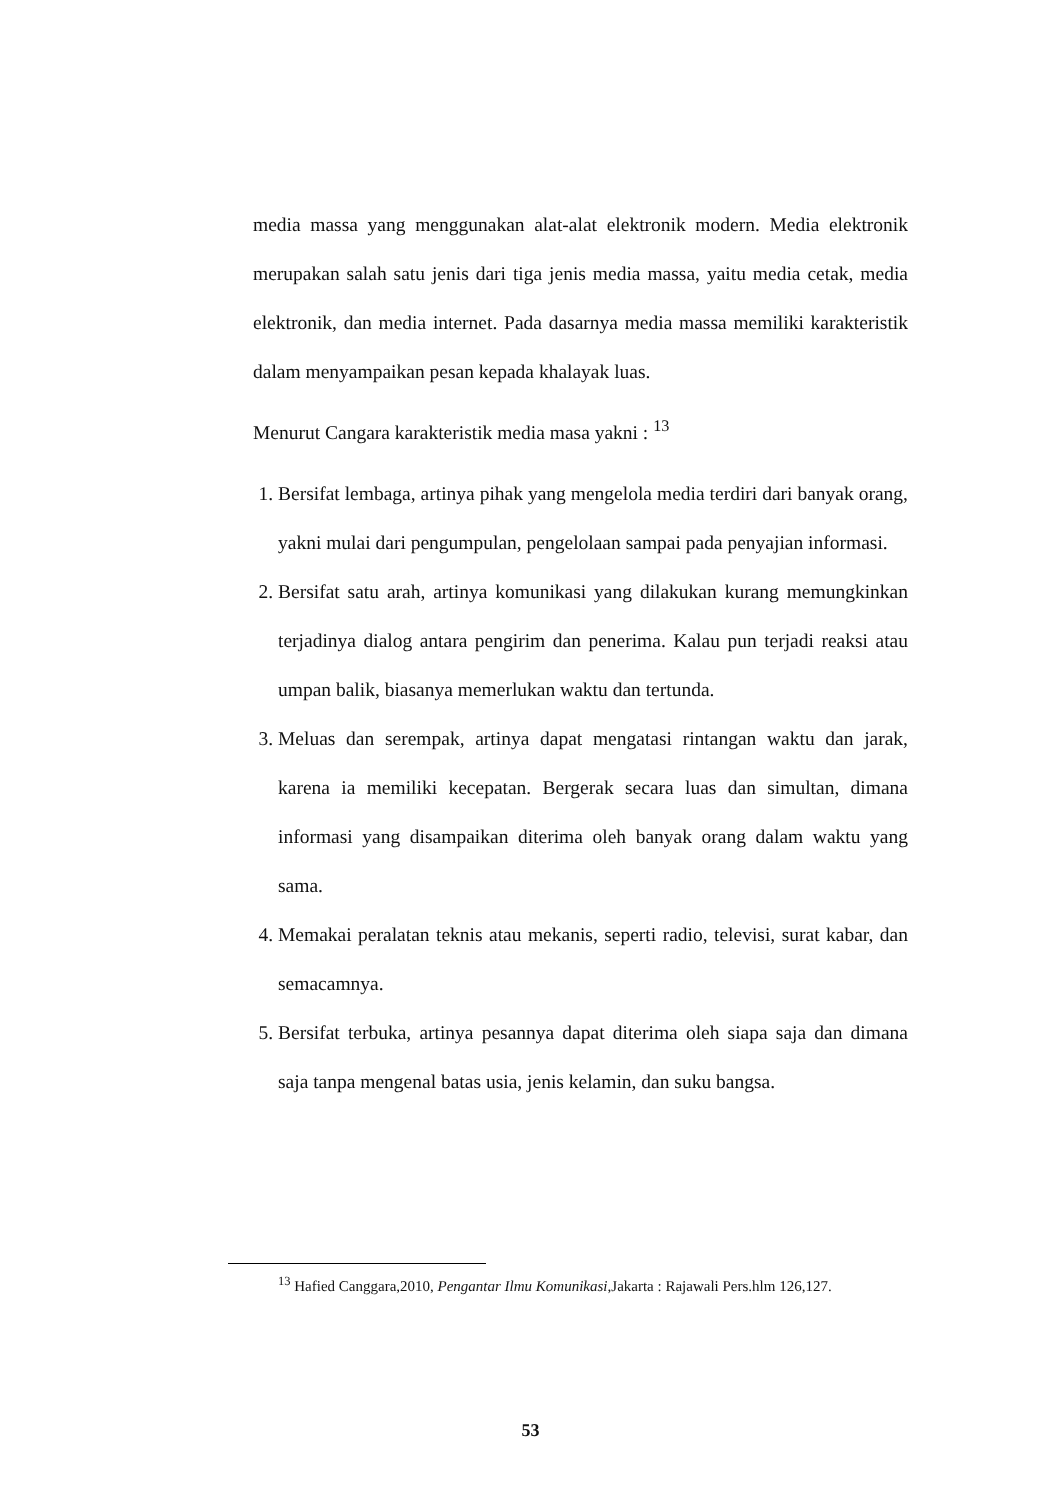media massa yang menggunakan alat-alat elektronik modern. Media elektronik merupakan salah satu jenis dari tiga jenis media massa, yaitu media cetak, media elektronik, dan media internet. Pada dasarnya media massa memiliki karakteristik dalam menyampaikan pesan kepada khalayak luas.
Menurut Cangara karakteristik media masa yakni : <sup>13</sup>
1. Bersifat lembaga, artinya pihak yang mengelola media terdiri dari banyak orang, yakni mulai dari pengumpulan, pengelolaan sampai pada penyajian informasi.
2. Bersifat satu arah, artinya komunikasi yang dilakukan kurang memungkinkan terjadinya dialog antara pengirim dan penerima. Kalau pun terjadi reaksi atau umpan balik, biasanya memerlukan waktu dan tertunda.
3. Meluas dan serempak, artinya dapat mengatasi rintangan waktu dan jarak, karena ia memiliki kecepatan. Bergerak secara luas dan simultan, dimana informasi yang disampaikan diterima oleh banyak orang dalam waktu yang sama.
4. Memakai peralatan teknis atau mekanis, seperti radio, televisi, surat kabar, dan semacamnya.
5. Bersifat terbuka, artinya pesannya dapat diterima oleh siapa saja dan dimana saja tanpa mengenal batas usia, jenis kelamin, dan suku bangsa.
<sup>13</sup> Hafied Canggara,2010, Pengantar Ilmu Komunikasi,Jakarta : Rajawali Pers.hlm 126,127.
53